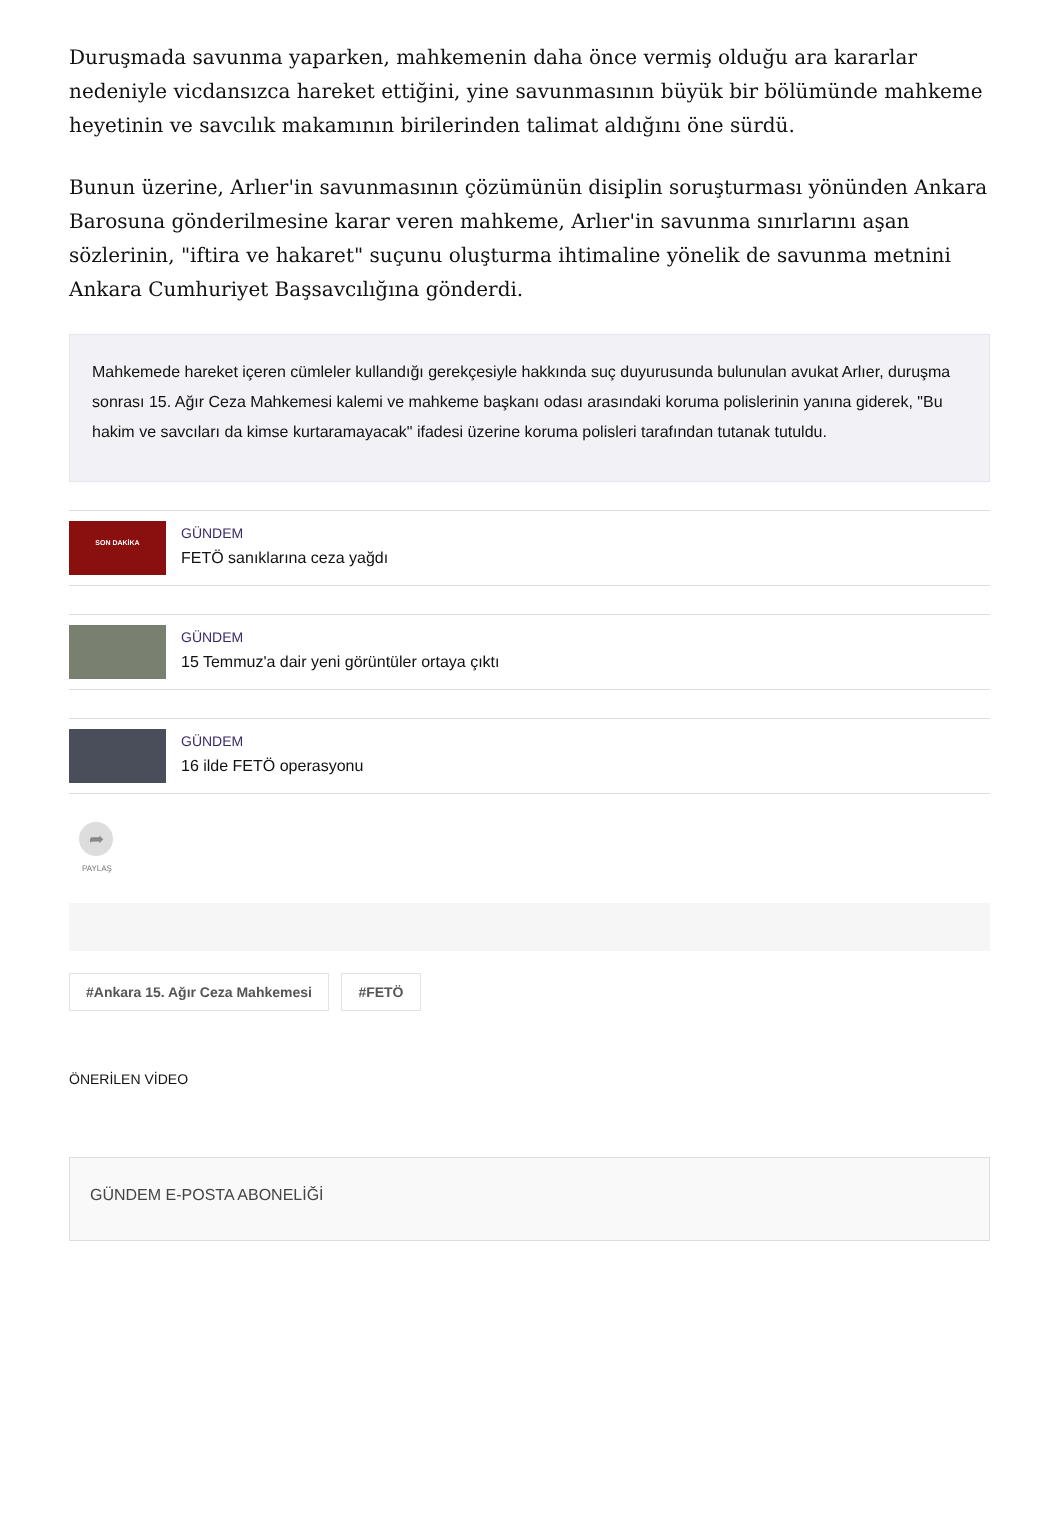Duruşmada savunma yaparken, mahkemenin daha önce vermiş olduğu ara kararlar nedeniyle vicdansızca hareket ettiğini, yine savunmasının büyük bir bölümünde mahkeme heyetinin ve savcılık makamının birilerinden talimat aldığını öne sürdü.
Bunun üzerine, Arlıer'in savunmasının çözümünün disiplin soruşturması yönünden Ankara Barosuna gönderilmesine karar veren mahkeme, Arlıer'in savunma sınırlarını aşan sözlerinin, "iftira ve hakaret" suçunu oluşturma ihtimaline yönelik de savunma metnini Ankara Cumhuriyet Başsavcılığına gönderdi.
Mahkemede hareket içeren cümleler kullandığı gerekçesiyle hakkında suç duyurusunda bulunulan avukat Arlıer, duruşma sonrası 15. Ağır Ceza Mahkemesi kalemi ve mahkeme başkanı odası arasındaki koruma polislerinin yanına giderek, "Bu hakim ve savcıları da kimse kurtaramayacak" ifadesi üzerine koruma polisleri tarafından tutanak tutuldu.
SON DAKİKA
GÜNDEM
FETÖ sanıklarına ceza yağdı
GÜNDEM
15 Temmuz'a dair yeni görüntüler ortaya çıktı
GÜNDEM
16 ilde FETÖ operasyonu
➦
PAYLAŞ
#Ankara 15. Ağır Ceza Mahkemesi #FETÖ
ÖNERİLEN VİDEO
GÜNDEM E-POSTA ABONELİĞİ